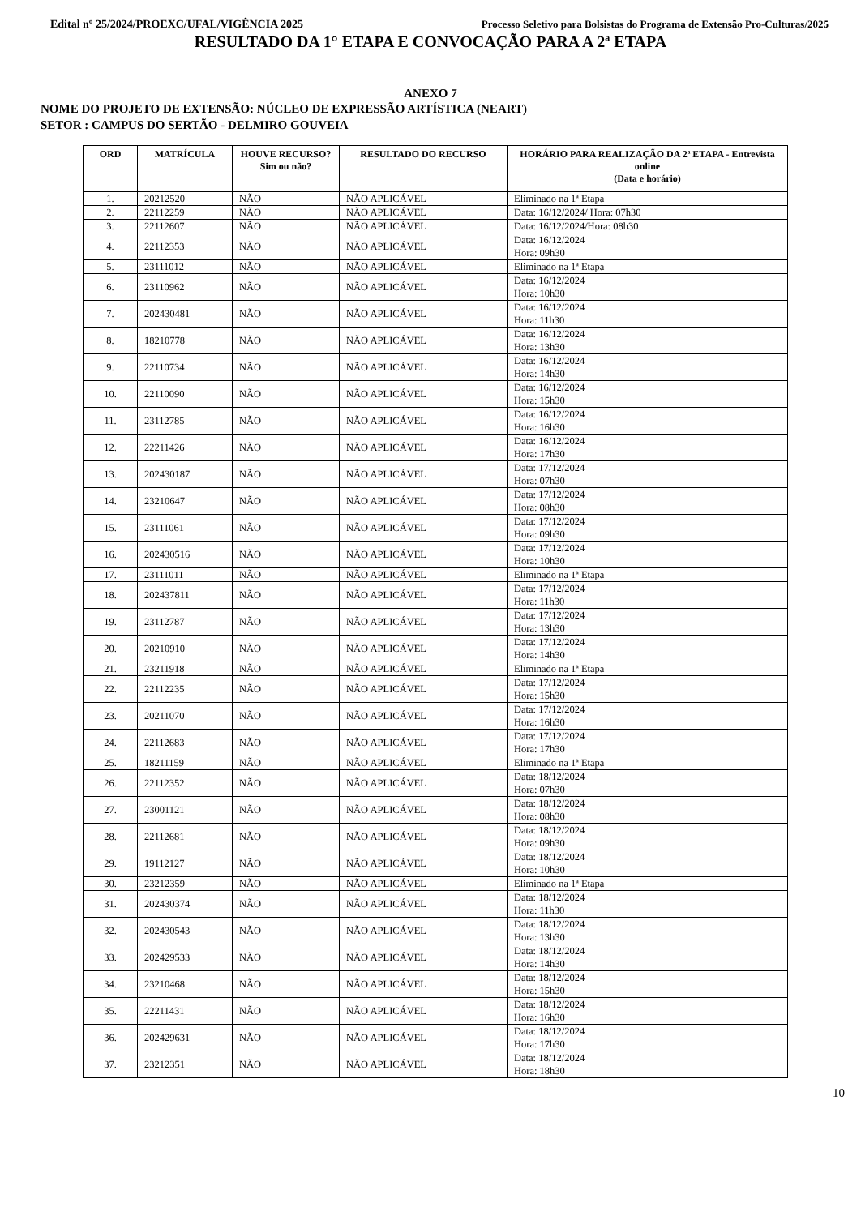Edital nº 25/2024/PROEXC/UFAL/VIGÊNCIA 2025 Processo Seletivo para Bolsistas do Programa de Extensão Pro-Culturas/2025
RESULTADO DA 1° ETAPA E CONVOCAÇÃO PARA A 2ª ETAPA
ANEXO 7
NOME DO PROJETO DE EXTENSÃO: NÚCLEO DE EXPRESSÃO ARTÍSTICA (NEART)
SETOR : CAMPUS DO SERTÃO - DELMIRO GOUVEIA
| ORD | MATRÍCULA | HOUVE RECURSO? Sim ou não? | RESULTADO DO RECURSO | HORÁRIO PARA REALIZAÇÃO DA 2ª ETAPA - Entrevista online (Data e horário) |
| --- | --- | --- | --- | --- |
| 1. | 20212520 | NÃO | NÃO APLICÁVEL | Eliminado na 1ª Etapa |
| 2. | 22112259 | NÃO | NÃO APLICÁVEL | Data: 16/12/2024/ Hora: 07h30 |
| 3. | 22112607 | NÃO | NÃO APLICÁVEL | Data: 16/12/2024/Hora: 08h30 |
| 4. | 22112353 | NÃO | NÃO APLICÁVEL | Data: 16/12/2024 Hora: 09h30 |
| 5. | 23111012 | NÃO | NÃO APLICÁVEL | Eliminado na 1ª Etapa |
| 6. | 23110962 | NÃO | NÃO APLICÁVEL | Data: 16/12/2024 Hora: 10h30 |
| 7. | 202430481 | NÃO | NÃO APLICÁVEL | Data: 16/12/2024 Hora: 11h30 |
| 8. | 18210778 | NÃO | NÃO APLICÁVEL | Data: 16/12/2024 Hora: 13h30 |
| 9. | 22110734 | NÃO | NÃO APLICÁVEL | Data: 16/12/2024 Hora: 14h30 |
| 10. | 22110090 | NÃO | NÃO APLICÁVEL | Data: 16/12/2024 Hora: 15h30 |
| 11. | 23112785 | NÃO | NÃO APLICÁVEL | Data: 16/12/2024 Hora: 16h30 |
| 12. | 22211426 | NÃO | NÃO APLICÁVEL | Data: 16/12/2024 Hora: 17h30 |
| 13. | 202430187 | NÃO | NÃO APLICÁVEL | Data: 17/12/2024 Hora: 07h30 |
| 14. | 23210647 | NÃO | NÃO APLICÁVEL | Data: 17/12/2024 Hora: 08h30 |
| 15. | 23111061 | NÃO | NÃO APLICÁVEL | Data: 17/12/2024 Hora: 09h30 |
| 16. | 202430516 | NÃO | NÃO APLICÁVEL | Data: 17/12/2024 Hora: 10h30 |
| 17. | 23111011 | NÃO | NÃO APLICÁVEL | Eliminado na 1ª Etapa |
| 18. | 202437811 | NÃO | NÃO APLICÁVEL | Data: 17/12/2024 Hora: 11h30 |
| 19. | 23112787 | NÃO | NÃO APLICÁVEL | Data: 17/12/2024 Hora: 13h30 |
| 20. | 20210910 | NÃO | NÃO APLICÁVEL | Data: 17/12/2024 Hora: 14h30 |
| 21. | 23211918 | NÃO | NÃO APLICÁVEL | Eliminado na 1ª Etapa |
| 22. | 22112235 | NÃO | NÃO APLICÁVEL | Data: 17/12/2024 Hora: 15h30 |
| 23. | 20211070 | NÃO | NÃO APLICÁVEL | Data: 17/12/2024 Hora: 16h30 |
| 24. | 22112683 | NÃO | NÃO APLICÁVEL | Data: 17/12/2024 Hora: 17h30 |
| 25. | 18211159 | NÃO | NÃO APLICÁVEL | Eliminado na 1ª Etapa |
| 26. | 22112352 | NÃO | NÃO APLICÁVEL | Data: 18/12/2024 Hora: 07h30 |
| 27. | 23001121 | NÃO | NÃO APLICÁVEL | Data: 18/12/2024 Hora: 08h30 |
| 28. | 22112681 | NÃO | NÃO APLICÁVEL | Data: 18/12/2024 Hora: 09h30 |
| 29. | 19112127 | NÃO | NÃO APLICÁVEL | Data: 18/12/2024 Hora: 10h30 |
| 30. | 23212359 | NÃO | NÃO APLICÁVEL | Eliminado na 1ª Etapa |
| 31. | 202430374 | NÃO | NÃO APLICÁVEL | Data: 18/12/2024 Hora: 11h30 |
| 32. | 202430543 | NÃO | NÃO APLICÁVEL | Data: 18/12/2024 Hora: 13h30 |
| 33. | 202429533 | NÃO | NÃO APLICÁVEL | Data: 18/12/2024 Hora: 14h30 |
| 34. | 23210468 | NÃO | NÃO APLICÁVEL | Data: 18/12/2024 Hora: 15h30 |
| 35. | 22211431 | NÃO | NÃO APLICÁVEL | Data: 18/12/2024 Hora: 16h30 |
| 36. | 202429631 | NÃO | NÃO APLICÁVEL | Data: 18/12/2024 Hora: 17h30 |
| 37. | 23212351 | NÃO | NÃO APLICÁVEL | Data: 18/12/2024 Hora: 18h30 |
10